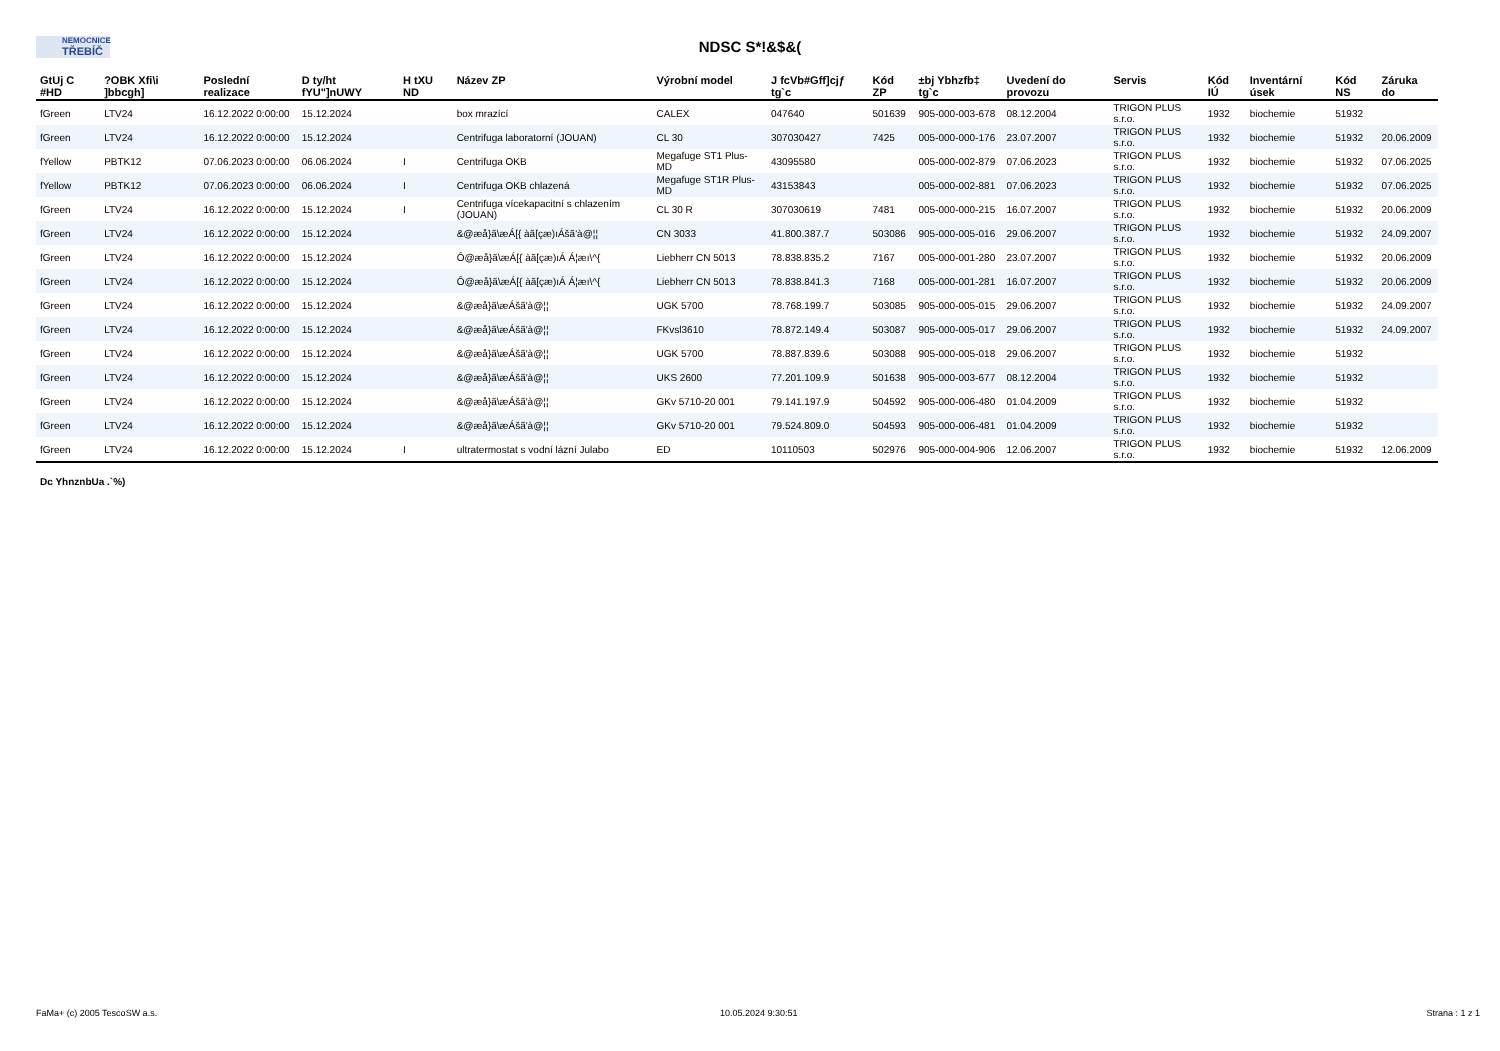NEMOCNICE
TŘEBÍČ
NDSC S*!&$&(
| GtUj C #HD | ?OBK Xfi\i ]bbcgh] | Poslední realizace | D ty/ht fYU"]nUWY | H tXU ND | Název ZP | Výrobní model | J fcVb#Gff]cjƒ tg`c | Kód ZP | ±bj Ybhzfb‡ tg`c | Uvedení do provozu | Servis | Kód IÚ | Inventární úsek | Kód NS | Záruka do |
| --- | --- | --- | --- | --- | --- | --- | --- | --- | --- | --- | --- | --- | --- | --- | --- |
| fGreen | LTV24 | 16.12.2022 0:00:00 | 15.12.2024 | | box mrazící | CALEX | 047640 | 501639 | 905-000-003-678 | 08.12.2004 | TRIGON PLUS s.r.o. | 1932 | biochemie | 51932 | |
| fGreen | LTV24 | 16.12.2022 0:00:00 | 15.12.2024 | | Centrifuga laboratorní (JOUAN) | CL 30 | 307030427 | 7425 | 005-000-000-176 | 23.07.2007 | TRIGON PLUS s.r.o. | 1932 | biochemie | 51932 | 20.06.2009 |
| fYellow | PBTK12 | 07.06.2023 0:00:00 | 06.06.2024 | I | Centrifuga OKB | Megafuge ST1 Plus-MD | 43095580 | | 005-000-002-879 | 07.06.2023 | TRIGON PLUS s.r.o. | 1932 | biochemie | 51932 | 07.06.2025 |
| fYellow | PBTK12 | 07.06.2023 0:00:00 | 06.06.2024 | I | Centrifuga OKB chlazená | Megafuge ST1R Plus-MD | 43153843 | | 005-000-002-881 | 07.06.2023 | TRIGON PLUS s.r.o. | 1932 | biochemie | 51932 | 07.06.2025 |
| fGreen | LTV24 | 16.12.2022 0:00:00 | 15.12.2024 | I | Centrifuga vícekapacitní s chlazením (JOUAN) | CL 30 R | 307030619 | 7481 | 005-000-000-215 | 16.07.2007 | TRIGON PLUS s.r.o. | 1932 | biochemie | 51932 | 20.06.2009 |
| fGreen | LTV24 | 16.12.2022 0:00:00 | 15.12.2024 | | &@æå}ã\æÁ[{ àã[çæ)ıÁšã'à@¦¦ | CN 3033 | 41.800.387.7 | 503086 | 905-000-005-016 | 29.06.2007 | TRIGON PLUS s.r.o. | 1932 | biochemie | 51932 | 24.09.2007 |
| fGreen | LTV24 | 16.12.2022 0:00:00 | 15.12.2024 | | Ô@æå}ã\æÁ[{ àã[çæ)ıÁ Á¦æı\^{ | Liebherr CN 5013 | 78.838.835.2 | 7167 | 005-000-001-280 | 23.07.2007 | TRIGON PLUS s.r.o. | 1932 | biochemie | 51932 | 20.06.2009 |
| fGreen | LTV24 | 16.12.2022 0:00:00 | 15.12.2024 | | Ô@æå}ã\æÁ[{ àã[çæ)ıÁ Á¦æı\^{ | Liebherr CN 5013 | 78.838.841.3 | 7168 | 005-000-001-281 | 16.07.2007 | TRIGON PLUS s.r.o. | 1932 | biochemie | 51932 | 20.06.2009 |
| fGreen | LTV24 | 16.12.2022 0:00:00 | 15.12.2024 | | &@æå}ã\æÁšã'à@¦¦ | UGK 5700 | 78.768.199.7 | 503085 | 905-000-005-015 | 29.06.2007 | TRIGON PLUS s.r.o. | 1932 | biochemie | 51932 | 24.09.2007 |
| fGreen | LTV24 | 16.12.2022 0:00:00 | 15.12.2024 | | &@æå}ã\æÁšã'à@¦¦ | FKvsl3610 | 78.872.149.4 | 503087 | 905-000-005-017 | 29.06.2007 | TRIGON PLUS s.r.o. | 1932 | biochemie | 51932 | 24.09.2007 |
| fGreen | LTV24 | 16.12.2022 0:00:00 | 15.12.2024 | | &@æå}ã\æÁšã'à@¦¦ | UGK 5700 | 78.887.839.6 | 503088 | 905-000-005-018 | 29.06.2007 | TRIGON PLUS s.r.o. | 1932 | biochemie | 51932 | |
| fGreen | LTV24 | 16.12.2022 0:00:00 | 15.12.2024 | | &@æå}ã\æÁšã'à@¦¦ | UKS 2600 | 77.201.109.9 | 501638 | 905-000-003-677 | 08.12.2004 | TRIGON PLUS s.r.o. | 1932 | biochemie | 51932 | |
| fGreen | LTV24 | 16.12.2022 0:00:00 | 15.12.2024 | | &@æå}ã\æÁšã'à@¦¦ | GKv 5710-20 001 | 79.141.197.9 | 504592 | 905-000-006-480 | 01.04.2009 | TRIGON PLUS s.r.o. | 1932 | biochemie | 51932 | |
| fGreen | LTV24 | 16.12.2022 0:00:00 | 15.12.2024 | | &@æå}ã\æÁšã'à@¦¦ | GKv 5710-20 001 | 79.524.809.0 | 504593 | 905-000-006-481 | 01.04.2009 | TRIGON PLUS s.r.o. | 1932 | biochemie | 51932 | |
| fGreen | LTV24 | 16.12.2022 0:00:00 | 15.12.2024 | I | ultratermostat s vodní lázní Julabo | ED | 10110503 | 502976 | 905-000-004-906 | 12.06.2007 | TRIGON PLUS s.r.o. | 1932 | biochemie | 51932 | 12.06.2009 |
Dc YhnznbUa .`%)
FaMa+ (c) 2005 TescoSW a.s. 10.05.2024 9:30:51 Strana : 1 z 1